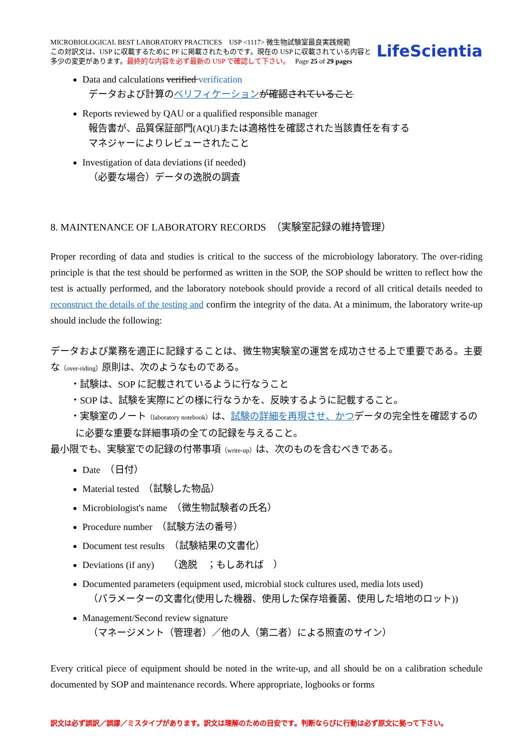MICROBIOLOGICAL BEST LABORATORY PRACTICES USP <1117> 微生物試験室最良実践規範
この対訳文は、USP に収載するために PF に掲載されたものです。現在の USP に収載されている内容と
多少の変更があります。最終的な内容を必ず最新の USP で確認して下さい。 Page 25 of 29 pages
LifeScientia
Data and calculations verified verification
データおよび計算のベリフィケーション が確認されていること
Reports reviewed by QAU or a qualified responsible manager
報告書が、品質保証部門(AQU)または適格性を確認された当該責任を有する
マネジャーによりレビューされたこと
Investigation of data deviations (if needed)
（必要な場合）データの逸脱の調査
8. MAINTENANCE OF LABORATORY RECORDS　（実験室記録の維持管理）
Proper recording of data and studies is critical to the success of the microbiology laboratory. The over-riding principle is that the test should be performed as written in the SOP, the SOP should be written to reflect how the test is actually performed, and the laboratory notebook should provide a record of all critical details needed to reconstruct the details of the testing and confirm the integrity of the data. At a minimum, the laboratory write-up should include the following:
データおよび業務を適正に記録することは、微生物実験室の運営を成功させる上で重要である。主要な（over-riding）原則は、次のようなものである。
・試験は、SOP に記載されているように行なうこと
・SOP は、試験を実際にどの様に行なうかを、反映するように記載すること。
・実験室のノート（laboratory notebook）は、試験の詳細を再現させ、かつデータの完全性を確認するの
に必要な重要な詳細事項の全ての記録を与えること。
最小限でも、実験室での記録の付帯事項（write-up）は、次のものを含むべきである。
Date　（日付）
Material tested　（試験した物品）
Microbiologist's name　（微生物試験者の氏名）
Procedure number　（試験方法の番号）
Document test results　（試験結果の文書化）
Deviations (if any)　　（逸脱　；もしあれば　）
Documented parameters (equipment used, microbial stock cultures used, media lots used)
（パラメーターの文書化(使用した機器、使用した保存培養菌、使用した培地のロット))
Management/Second review signature
（マネージメント（管理者）／他の人（第二者）による照査のサイン）
Every critical piece of equipment should be noted in the write-up, and all should be on a calibration schedule documented by SOP and maintenance records. Where appropriate, logbooks or forms
訳文は必ず誤訳／誤謬／ミスタイプがあります。訳文は理解のための目安です。判断ならびに行動は必ず原文に拠って下さい。